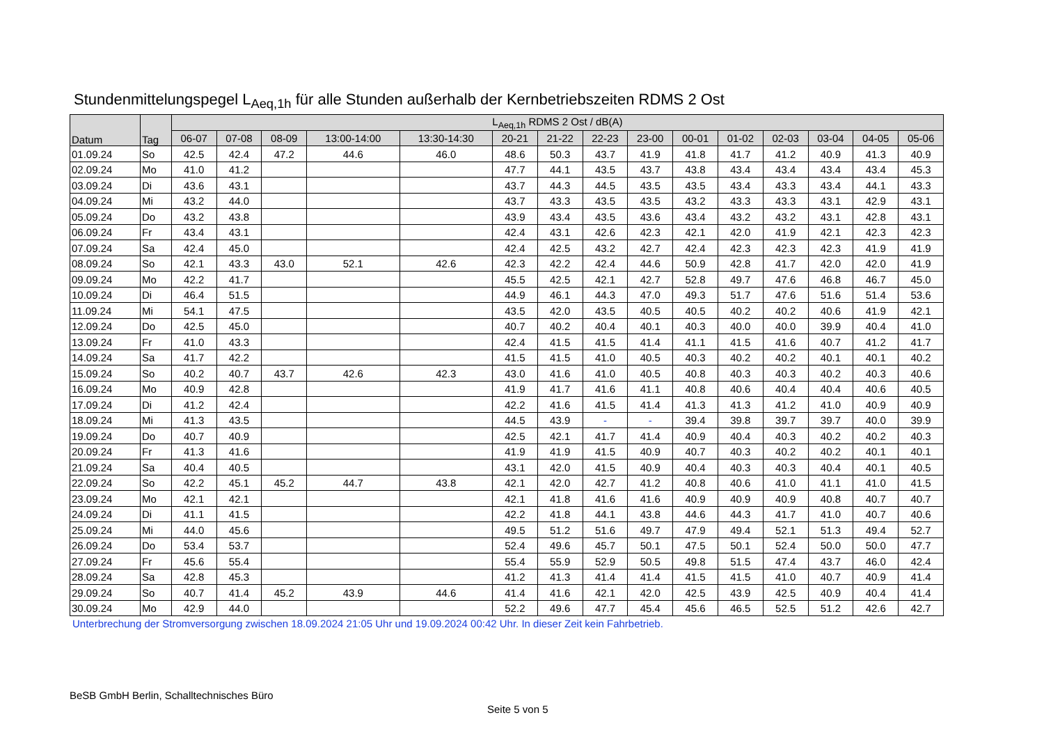Stundenmittelungspegel L<sub>Aeq,1h</sub> für alle Stunden außerhalb der Kernbetriebszeiten RDMS 2 Ost
| Datum | Tag | L<sub>Aeq,1h</sub> RDMS 2 Ost / dB(A) | | | | | | | | | | | | | | |
| --- | --- | --- | --- | --- | --- | --- | --- | --- | --- | --- | --- | --- | --- | --- | --- | --- |
| | | 06-07 | 07-08 | 08-09 | 13:00-14:00 | 13:30-14:30 | 20-21 | 21-22 | 22-23 | 23-00 | 00-01 | 01-02 | 02-03 | 03-04 | 04-05 | 05-06 |
| 01.09.24 | So | 42.5 | 42.4 | 47.2 | 44.6 | 46.0 | 48.6 | 50.3 | 43.7 | 41.9 | 41.8 | 41.7 | 41.2 | 40.9 | 41.3 | 40.9 |
| 02.09.24 | Mo | 41.0 | 41.2 | | | | 47.7 | 44.1 | 43.5 | 43.7 | 43.8 | 43.4 | 43.4 | 43.4 | 43.4 | 45.3 |
| 03.09.24 | Di | 43.6 | 43.1 | | | | 43.7 | 44.3 | 44.5 | 43.5 | 43.5 | 43.4 | 43.3 | 43.4 | 44.1 | 43.3 |
| 04.09.24 | Mi | 43.2 | 44.0 | | | | 43.7 | 43.3 | 43.5 | 43.5 | 43.2 | 43.3 | 43.3 | 43.1 | 42.9 | 43.1 |
| 05.09.24 | Do | 43.2 | 43.8 | | | | 43.9 | 43.4 | 43.5 | 43.6 | 43.4 | 43.2 | 43.2 | 43.1 | 42.8 | 43.1 |
| 06.09.24 | Fr | 43.4 | 43.1 | | | | 42.4 | 43.1 | 42.6 | 42.3 | 42.1 | 42.0 | 41.9 | 42.1 | 42.3 | 42.3 |
| 07.09.24 | Sa | 42.4 | 45.0 | | | | 42.4 | 42.5 | 43.2 | 42.7 | 42.4 | 42.3 | 42.3 | 42.3 | 41.9 | 41.9 |
| 08.09.24 | So | 42.1 | 43.3 | 43.0 | 52.1 | 42.6 | 42.3 | 42.2 | 42.4 | 44.6 | 50.9 | 42.8 | 41.7 | 42.0 | 42.0 | 41.9 |
| 09.09.24 | Mo | 42.2 | 41.7 | | | | 45.5 | 42.5 | 42.1 | 42.7 | 52.8 | 49.7 | 47.6 | 46.8 | 46.7 | 45.0 |
| 10.09.24 | Di | 46.4 | 51.5 | | | | 44.9 | 46.1 | 44.3 | 47.0 | 49.3 | 51.7 | 47.6 | 51.6 | 51.4 | 53.6 |
| 11.09.24 | Mi | 54.1 | 47.5 | | | | 43.5 | 42.0 | 43.5 | 40.5 | 40.5 | 40.2 | 40.2 | 40.6 | 41.9 | 42.1 |
| 12.09.24 | Do | 42.5 | 45.0 | | | | 40.7 | 40.2 | 40.4 | 40.1 | 40.3 | 40.0 | 40.0 | 39.9 | 40.4 | 41.0 |
| 13.09.24 | Fr | 41.0 | 43.3 | | | | 42.4 | 41.5 | 41.5 | 41.4 | 41.1 | 41.5 | 41.6 | 40.7 | 41.2 | 41.7 |
| 14.09.24 | Sa | 41.7 | 42.2 | | | | 41.5 | 41.5 | 41.0 | 40.5 | 40.3 | 40.2 | 40.2 | 40.1 | 40.1 | 40.2 |
| 15.09.24 | So | 40.2 | 40.7 | 43.7 | 42.6 | 42.3 | 43.0 | 41.6 | 41.0 | 40.5 | 40.8 | 40.3 | 40.3 | 40.2 | 40.3 | 40.6 |
| 16.09.24 | Mo | 40.9 | 42.8 | | | | 41.9 | 41.7 | 41.6 | 41.1 | 40.8 | 40.6 | 40.4 | 40.4 | 40.6 | 40.5 |
| 17.09.24 | Di | 41.2 | 42.4 | | | | 42.2 | 41.6 | 41.5 | 41.4 | 41.3 | 41.3 | 41.2 | 41.0 | 40.9 | 40.9 |
| 18.09.24 | Mi | 41.3 | 43.5 | | | | 44.5 | 43.9 | - | - | 39.4 | 39.8 | 39.7 | 39.7 | 40.0 | 39.9 |
| 19.09.24 | Do | 40.7 | 40.9 | | | | 42.5 | 42.1 | 41.7 | 41.4 | 40.9 | 40.4 | 40.3 | 40.2 | 40.2 | 40.3 |
| 20.09.24 | Fr | 41.3 | 41.6 | | | | 41.9 | 41.9 | 41.5 | 40.9 | 40.7 | 40.3 | 40.2 | 40.2 | 40.1 | 40.1 |
| 21.09.24 | Sa | 40.4 | 40.5 | | | | 43.1 | 42.0 | 41.5 | 40.9 | 40.4 | 40.3 | 40.3 | 40.4 | 40.1 | 40.5 |
| 22.09.24 | So | 42.2 | 45.1 | 45.2 | 44.7 | 43.8 | 42.1 | 42.0 | 42.7 | 41.2 | 40.8 | 40.6 | 41.0 | 41.1 | 41.0 | 41.5 |
| 23.09.24 | Mo | 42.1 | 42.1 | | | | 42.1 | 41.8 | 41.6 | 41.6 | 40.9 | 40.9 | 40.9 | 40.8 | 40.7 | 40.7 |
| 24.09.24 | Di | 41.1 | 41.5 | | | | 42.2 | 41.8 | 44.1 | 43.8 | 44.6 | 44.3 | 41.7 | 41.0 | 40.7 | 40.6 |
| 25.09.24 | Mi | 44.0 | 45.6 | | | | 49.5 | 51.2 | 51.6 | 49.7 | 47.9 | 49.4 | 52.1 | 51.3 | 49.4 | 52.7 |
| 26.09.24 | Do | 53.4 | 53.7 | | | | 52.4 | 49.6 | 45.7 | 50.1 | 47.5 | 50.1 | 52.4 | 50.0 | 50.0 | 47.7 |
| 27.09.24 | Fr | 45.6 | 55.4 | | | | 55.4 | 55.9 | 52.9 | 50.5 | 49.8 | 51.5 | 47.4 | 43.7 | 46.0 | 42.4 |
| 28.09.24 | Sa | 42.8 | 45.3 | | | | 41.2 | 41.3 | 41.4 | 41.4 | 41.5 | 41.5 | 41.0 | 40.7 | 40.9 | 41.4 |
| 29.09.24 | So | 40.7 | 41.4 | 45.2 | 43.9 | 44.6 | 41.4 | 41.6 | 42.1 | 42.0 | 42.5 | 43.9 | 42.5 | 40.9 | 40.4 | 41.4 |
| 30.09.24 | Mo | 42.9 | 44.0 | | | | 52.2 | 49.6 | 47.7 | 45.4 | 45.6 | 46.5 | 52.5 | 51.2 | 42.6 | 42.7 |
Unterbrechung der Stromversorgung zwischen 18.09.2024 21:05 Uhr und 19.09.2024 00:42 Uhr. In dieser Zeit kein Fahrbetrieb.
BeSB GmbH Berlin, Schalltechnisches Büro
Seite 5 von 5